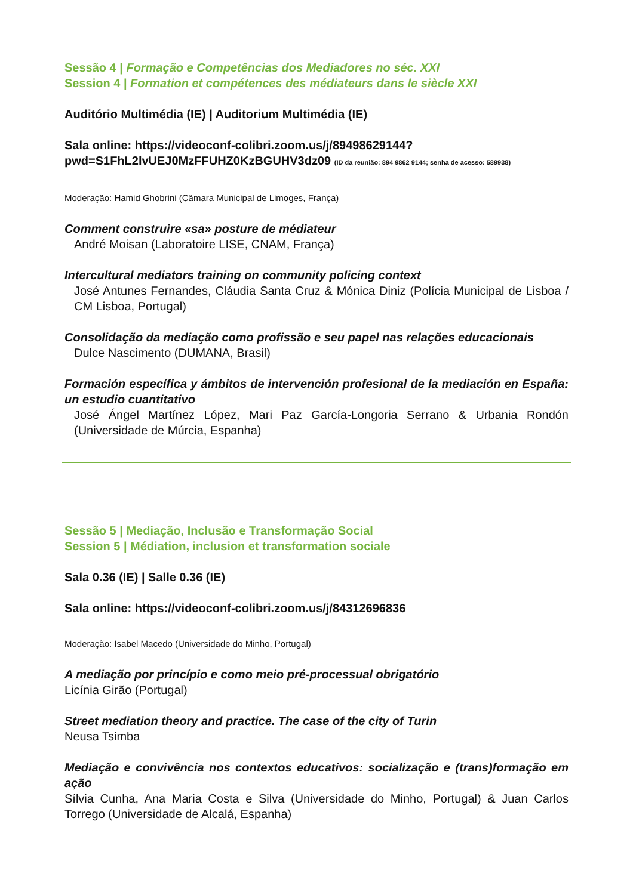Sessão 4 | Formação e Competências dos Mediadores no séc. XXI
Session 4 | Formation et compétences des médiateurs dans le siècle XXI
Auditório Multimédia (IE) | Auditorium Multimédia (IE)
Sala online: https://videoconf-colibri.zoom.us/j/89498629144?pwd=S1FhL2lvUEJ0MzFFUHZ0KzBGUHV3dz09 (ID da reunião: 894 9862 9144; senha de acesso: 589938)
Moderação: Hamid Ghobrini (Câmara Municipal de Limoges, França)
Comment construire «sa» posture de médiateur
André Moisan (Laboratoire LISE, CNAM, França)
Intercultural mediators training on community policing context
José Antunes Fernandes, Cláudia Santa Cruz & Mónica Diniz (Polícia Municipal de Lisboa / CM Lisboa, Portugal)
Consolidação da mediação como profissão e seu papel nas relações educacionais
Dulce Nascimento (DUMANA, Brasil)
Formación específica y ámbitos de intervención profesional de la mediación en España: un estudio cuantitativo
José Ángel Martínez López, Mari Paz García-Longoria Serrano & Urbania Rondón (Universidade de Múrcia, Espanha)
Sessão 5 | Mediação, Inclusão e Transformação Social
Session 5 | Médiation, inclusion et transformation sociale
Sala 0.36 (IE) | Salle 0.36 (IE)
Sala online: https://videoconf-colibri.zoom.us/j/84312696836
Moderação: Isabel Macedo (Universidade do Minho, Portugal)
A mediação por princípio e como meio pré-processual obrigatório
Licínia Girão (Portugal)
Street mediation theory and practice. The case of the city of Turin
Neusa Tsimba
Mediação e convivência nos contextos educativos: socialização e (trans)formação em ação
Sílvia Cunha, Ana Maria Costa e Silva (Universidade do Minho, Portugal) & Juan Carlos Torrego (Universidade de Alcalá, Espanha)